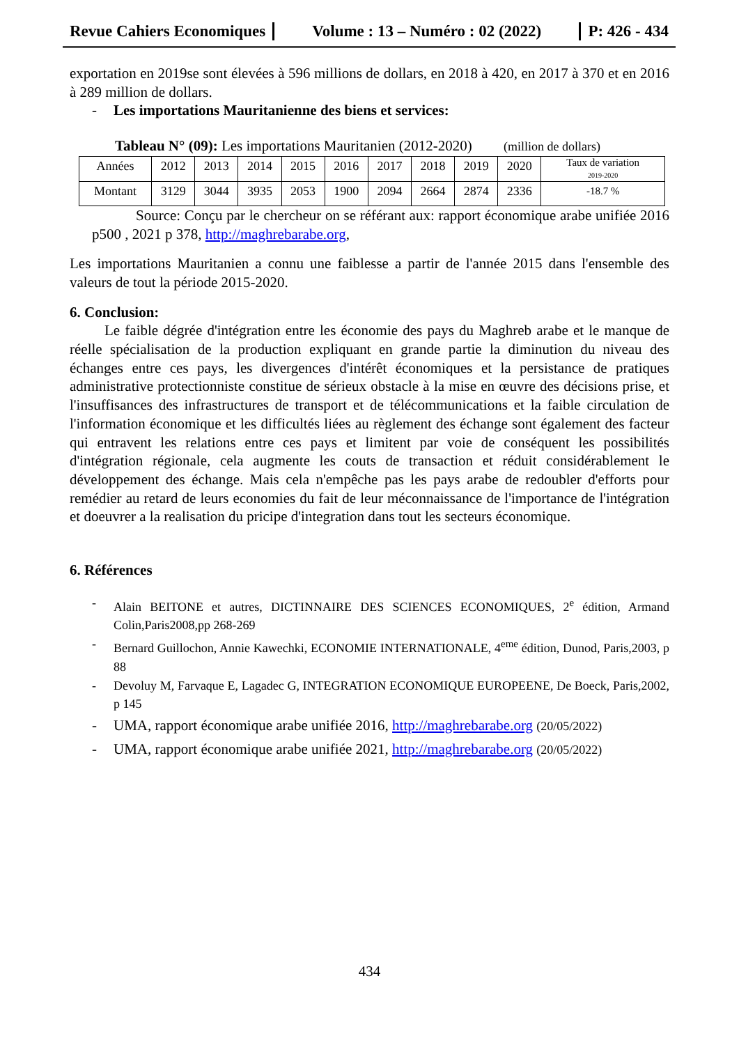Revue Cahiers Economiques
Volume : 13 – Numéro : 02 (2022)
P: 426 - 434
exportation en 2019se sont élevées à 596 millions de dollars, en 2018 à 420, en 2017 à 370 et en 2016 à 289 million de dollars.
- Les importations Mauritanienne des biens et services:
Tableau N° (09): Les importations Mauritanien (2012-2020) (million de dollars)
| Années | 2012 | 2013 | 2014 | 2015 | 2016 | 2017 | 2018 | 2019 | 2020 | Taux de variation 2019-2020 |
| Montant | 3129 | 3044 | 3935 | 2053 | 1900 | 2094 | 2664 | 2874 | 2336 | -18.7 % |
Source: Conçu par le chercheur on se référant aux: rapport économique arabe unifiée 2016 p500 , 2021 p 378, http://maghrebarabe.org,
Les importations Mauritanien a connu une faiblesse a partir de l'année 2015 dans l'ensemble des valeurs de tout la période 2015-2020.
6. Conclusion:
Le faible dégrée d'intégration entre les économie des pays du Maghreb arabe et le manque de réelle spécialisation de la production expliquant en grande partie la diminution du niveau des échanges entre ces pays, les divergences d'intérêt économiques et la persistance de pratiques administrative protectionniste constitue de sérieux obstacle à la mise en œuvre des décisions prise, et l'insuffisances des infrastructures de transport et de télécommunications et la faible circulation de l'information économique et les difficultés liées au règlement des échange sont également des facteur qui entravent les relations entre ces pays et limitent par voie de conséquent les possibilités d'intégration régionale, cela augmente les couts de transaction et réduit considérablement le développement des échange. Mais cela n'empêche pas les pays arabe de redoubler d'efforts pour remédier au retard de leurs economies du fait de leur méconnaissance de l'importance de l'intégration et doeuvrer a la realisation du pricipe d'integration dans tout les secteurs économique.
6. Références
- Alain BEITONE et autres, DICTINNAIRE DES SCIENCES ECONOMIQUES, 2<sup>e</sup> édition, Armand Colin,Paris2008,pp 268-269
- Bernard Guillochon, Annie Kawechki, ECONOMIE INTERNATIONALE, 4<sup>eme</sup> édition, Dunod, Paris,2003, p 88
- Devoluy M, Farvaque E, Lagadec G, INTEGRATION ECONOMIQUE EUROPEENE, De Boeck, Paris,2002, p 145
- UMA, rapport économique arabe unifiée 2016, http://maghrebarabe.org (20/05/2022)
- UMA, rapport économique arabe unifiée 2021, http://maghrebarabe.org (20/05/2022)
434